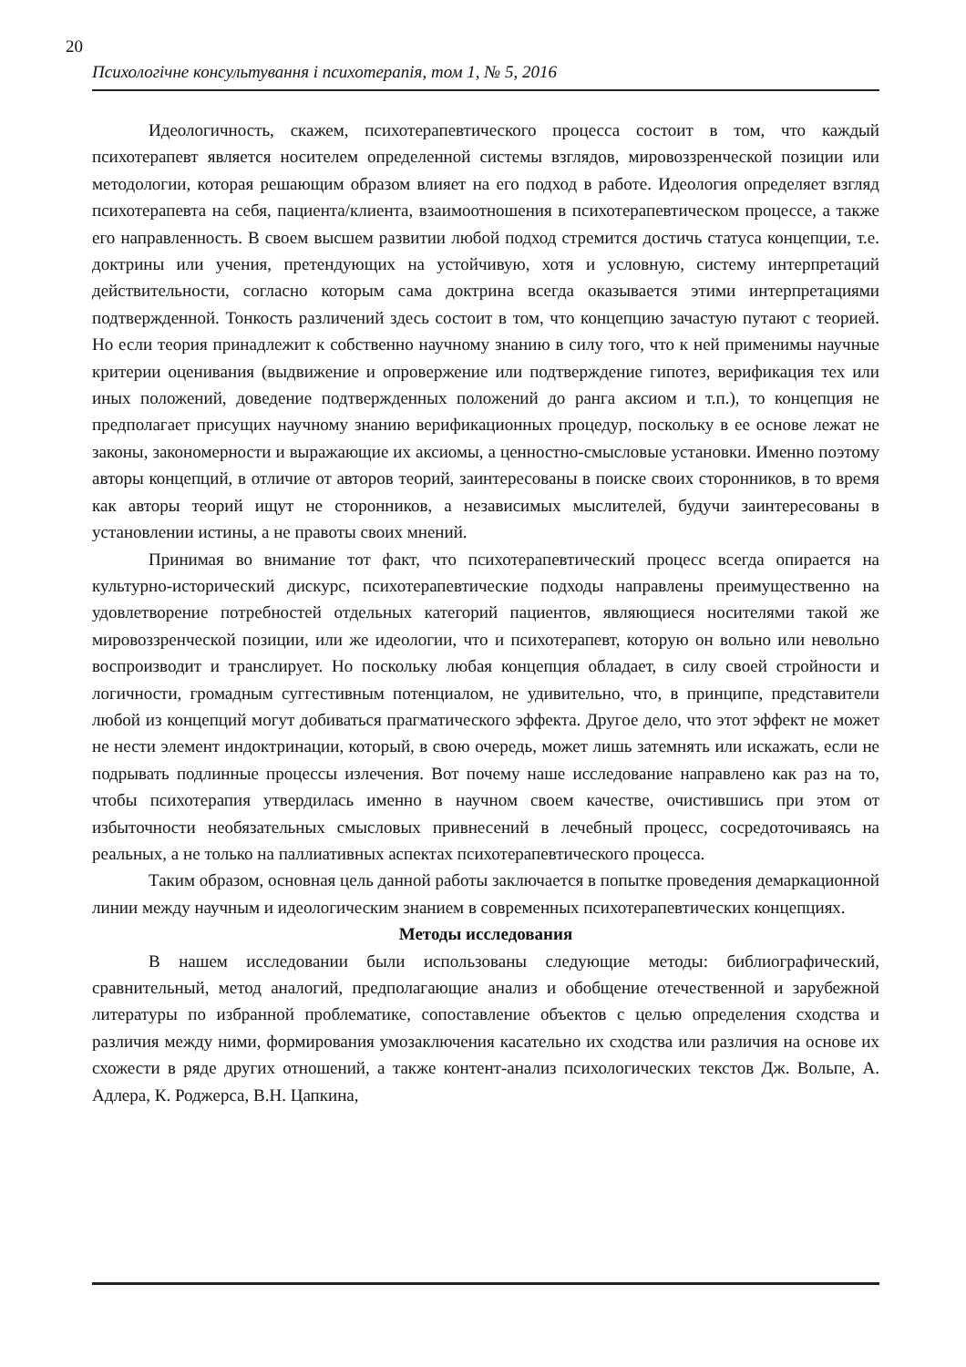20
Психологічне консультування і психотерапія, том 1, № 5, 2016
Идеологичность, скажем, психотерапевтического процесса состоит в том, что каждый психотерапевт является носителем определенной системы взглядов, мировоззренческой позиции или методологии, которая решающим образом влияет на его подход в работе. Идеология определяет взгляд психотерапевта на себя, пациента/клиента, взаимоотношения в психотерапевтическом процессе, а также его направленность. В своем высшем развитии любой подход стремится достичь статуса концепции, т.е. доктрины или учения, претендующих на устойчивую, хотя и условную, систему интерпретаций действительности, согласно которым сама доктрина всегда оказывается этими интерпретациями подтвержденной. Тонкость различений здесь состоит в том, что концепцию зачастую путают с теорией. Но если теория принадлежит к собственно научному знанию в силу того, что к ней применимы научные критерии оценивания (выдвижение и опровержение или подтверждение гипотез, верификация тех или иных положений, доведение подтвержденных положений до ранга аксиом и т.п.), то концепция не предполагает присущих научному знанию верификационных процедур, поскольку в ее основе лежат не законы, закономерности и выражающие их аксиомы, а ценностно-смысловые установки. Именно поэтому авторы концепций, в отличие от авторов теорий, заинтересованы в поиске своих сторонников, в то время как авторы теорий ищут не сторонников, а независимых мыслителей, будучи заинтересованы в установлении истины, а не правоты своих мнений.
Принимая во внимание тот факт, что психотерапевтический процесс всегда опирается на культурно-исторический дискурс, психотерапевтические подходы направлены преимущественно на удовлетворение потребностей отдельных категорий пациентов, являющиеся носителями такой же мировоззренческой позиции, или же идеологии, что и психотерапевт, которую он вольно или невольно воспроизводит и транслирует. Но поскольку любая концепция обладает, в силу своей стройности и логичности, громадным суггестивным потенциалом, не удивительно, что, в принципе, представители любой из концепций могут добиваться прагматического эффекта. Другое дело, что этот эффект не может не нести элемент индоктринации, который, в свою очередь, может лишь затемнять или искажать, если не подрывать подлинные процессы излечения. Вот почему наше исследование направлено как раз на то, чтобы психотерапия утвердилась именно в научном своем качестве, очистившись при этом от избыточности необязательных смысловых привнесений в лечебный процесс, сосредоточиваясь на реальных, а не только на паллиативных аспектах психотерапевтического процесса.
Таким образом, основная цель данной работы заключается в попытке проведения демаркационной линии между научным и идеологическим знанием в современных психотерапевтических концепциях.
Методы исследования
В нашем исследовании были использованы следующие методы: библиографический, сравнительный, метод аналогий, предполагающие анализ и обобщение отечественной и зарубежной литературы по избранной проблематике, сопоставление объектов с целью определения сходства и различия между ними, формирования умозаключения касательно их сходства или различия на основе их схожести в ряде других отношений, а также контент-анализ психологических текстов Дж. Вольпе, А. Адлера, К. Роджерса, В.Н. Цапкина,